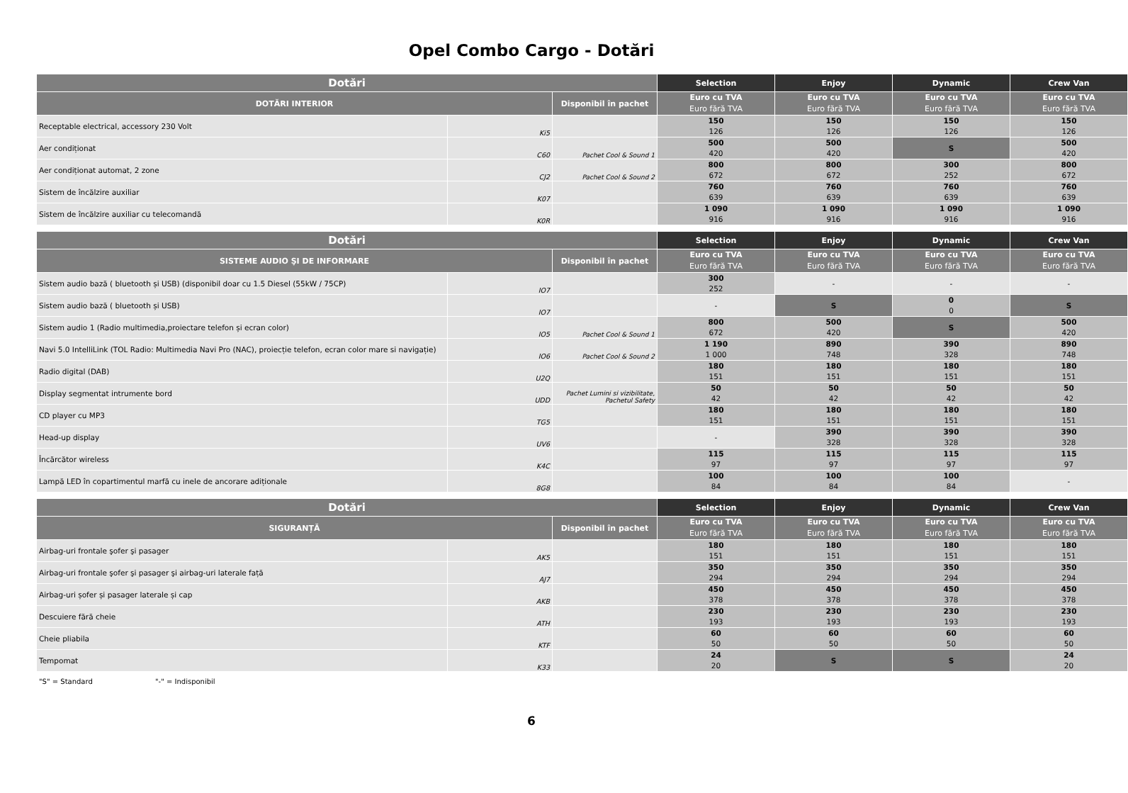Opel Combo Cargo - Dotări
| Dotări | | | Selection | Enjoy | Dynamic | Crew Van |
| --- | --- | --- | --- | --- | --- | --- |
| DOTĂRI INTERIOR | | Disponibil în pachet | Euro cu TVA Euro fără TVA | Euro cu TVA Euro fără TVA | Euro cu TVA Euro fără TVA | Euro cu TVA Euro fără TVA |
| Receptable electrical, accessory 230 Volt | Ki5 | | 150 126 | 150 126 | 150 126 | 150 126 |
| Aer condiționat | C60 | Pachet Cool & Sound 1 | 500 420 | 500 420 | S | 500 420 |
| Aer condiționat automat, 2 zone | CJ2 | Pachet Cool & Sound 2 | 800 672 | 800 672 | 300 252 | 800 672 |
| Sistem de încălzire auxiliar | K07 | | 760 639 | 760 639 | 760 639 | 760 639 |
| Sistem de încălzire auxiliar cu telecomandă | K0R | | 1 090 916 | 1 090 916 | 1 090 916 | 1 090 916 |
| Dotări | | | Selection | Enjoy | Dynamic | Crew Van |
| --- | --- | --- | --- | --- | --- | --- |
| SISTEME AUDIO ŞI DE INFORMARE | | Disponibil în pachet | Euro cu TVA Euro fără TVA | Euro cu TVA Euro fără TVA | Euro cu TVA Euro fără TVA | Euro cu TVA Euro fără TVA |
| Sistem audio bază ( bluetooth și USB) (disponibil doar cu 1.5 Diesel (55kW / 75CP) | IO7 | | 300 252 | - | - | - |
| Sistem audio bază ( bluetooth și USB) | IO7 | | - | S | 0 0 | S |
| Sistem audio 1 (Radio multimedia,proiectare telefon și ecran color) | IO5 | Pachet Cool & Sound 1 | 800 672 | 500 420 | S | 500 420 |
| Navi 5.0 IntelliLink (TOL Radio: Multimedia Navi Pro (NAC), proiecție telefon, ecran color mare si navigație) | IO6 | Pachet Cool & Sound 2 | 1 190 1 000 | 890 748 | 390 328 | 890 748 |
| Radio digital (DAB) | U2Q | | 180 151 | 180 151 | 180 151 | 180 151 |
| Display segmentat intrumente bord | UDD | Pachet Lumini si vizibilitate, Pachetul Safety | 50 42 | 50 42 | 50 42 | 50 42 |
| CD player cu MP3 | TG5 | | 180 151 | 180 151 | 180 151 | 180 151 |
| Head-up display | UV6 | | - | 390 328 | 390 328 | 390 328 |
| Încărcător wireless | K4C | | 115 97 | 115 97 | 115 97 | 115 97 |
| Lampă LED în copartimentul marfă cu inele de ancorare adiționale | 8G8 | | 100 84 | 100 84 | 100 84 | - |
| Dotări | | | Selection | Enjoy | Dynamic | Crew Van |
| --- | --- | --- | --- | --- | --- | --- |
| SIGURANȚĂ | | Disponibil în pachet | Euro cu TVA Euro fără TVA | Euro cu TVA Euro fără TVA | Euro cu TVA Euro fără TVA | Euro cu TVA Euro fără TVA |
| Airbag-uri frontale şofer şi pasager | AK5 | | 180 151 | 180 151 | 180 151 | 180 151 |
| Airbag-uri frontale şofer şi pasager şi airbag-uri laterale față | AJ7 | | 350 294 | 350 294 | 350 294 | 350 294 |
| Airbag-uri șofer și pasager laterale și cap | AKB | | 450 378 | 450 378 | 450 378 | 450 378 |
| Descuiere fără cheie | ATH | | 230 193 | 230 193 | 230 193 | 230 193 |
| Cheie pliabila | KTF | | 60 50 | 60 50 | 60 50 | 60 50 |
| Tempomat | K33 | | 24 20 | S | S | 24 20 |
"S" = Standard "-" = Indisponibil
6